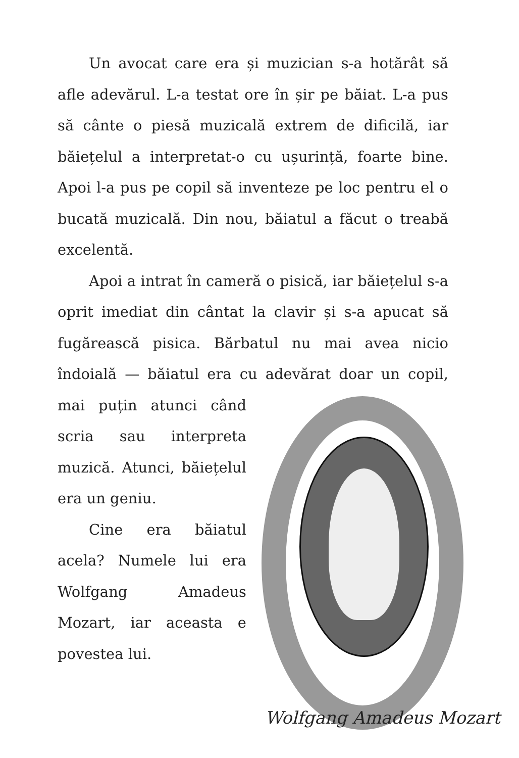Un avocat care era și muzician s-a hotărât să afle adevărul. L-a testat ore în șir pe băiat. L-a pus să cânte o piesă muzicală extrem de dificilă, iar băiețelul a interpretat-o cu ușurință, foarte bine. Apoi l-a pus pe copil să inventeze pe loc pentru el o bucată muzicală. Din nou, băiatul a făcut o treabă excelentă.
Apoi a intrat în cameră o pisică, iar băiețelul s-a oprit imediat din cântat la clavir și s-a apucat să fugă­rească pisica. Bărbatul nu mai avea nicio îndoială — băiatul era cu adevărat doar un copil, mai puțin atunci când scria sau interpreta muzică. Atunci, băiețe­lul era un geniu.
Cine era băiatul acela? Numele lui era Wolfgang Amadeus Mozart, iar aceasta e povestea lui.
Wolfgang Amadeus Mozart